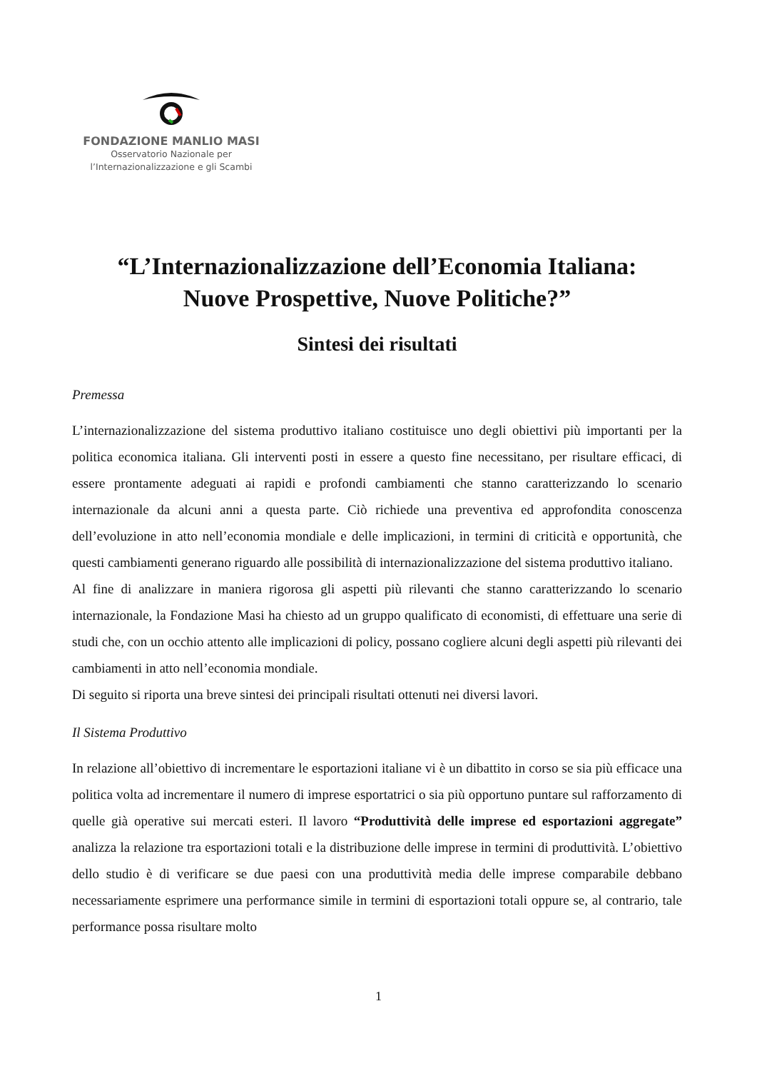FONDAZIONE MANLIO MASI
Osservatorio Nazionale per
l’Internazionalizzazione e gli Scambi
“L’Internazionalizzazione dell’Economia Italiana:
Nuove Prospettive, Nuove Politiche?”
Sintesi dei risultati
Premessa
L’internazionalizzazione del sistema produttivo italiano costituisce uno degli obiettivi più importanti per la politica economica italiana. Gli interventi posti in essere a questo fine necessitano, per risultare efficaci, di essere prontamente adeguati ai rapidi e profondi cambiamenti che stanno caratterizzando lo scenario internazionale da alcuni anni a questa parte. Ciò richiede una preventiva ed approfondita conoscenza dell’evoluzione in atto nell’economia mondiale e delle implicazioni, in termini di criticità e opportunità, che questi cambiamenti generano riguardo alle possibilità di internazionalizzazione del sistema produttivo italiano.
Al fine di analizzare in maniera rigorosa gli aspetti più rilevanti che stanno caratterizzando lo scenario internazionale, la Fondazione Masi ha chiesto ad un gruppo qualificato di economisti, di effettuare una serie di studi che, con un occhio attento alle implicazioni di policy, possano cogliere alcuni degli aspetti più rilevanti dei cambiamenti in atto nell’economia mondiale.
Di seguito si riporta una breve sintesi dei principali risultati ottenuti nei diversi lavori.
Il Sistema Produttivo
In relazione all’obiettivo di incrementare le esportazioni italiane vi è un dibattito in corso se sia più efficace una politica volta ad incrementare il numero di imprese esportatrici o sia più opportuno puntare sul rafforzamento di quelle già operative sui mercati esteri. Il lavoro “Produttività delle imprese ed esportazioni aggregate” analizza la relazione tra esportazioni totali e la distribuzione delle imprese in termini di produttività. L’obiettivo dello studio è di verificare se due paesi con una produttività media delle imprese comparabile debbano necessariamente esprimere una performance simile in termini di esportazioni totali oppure se, al contrario, tale performance possa risultare molto
1